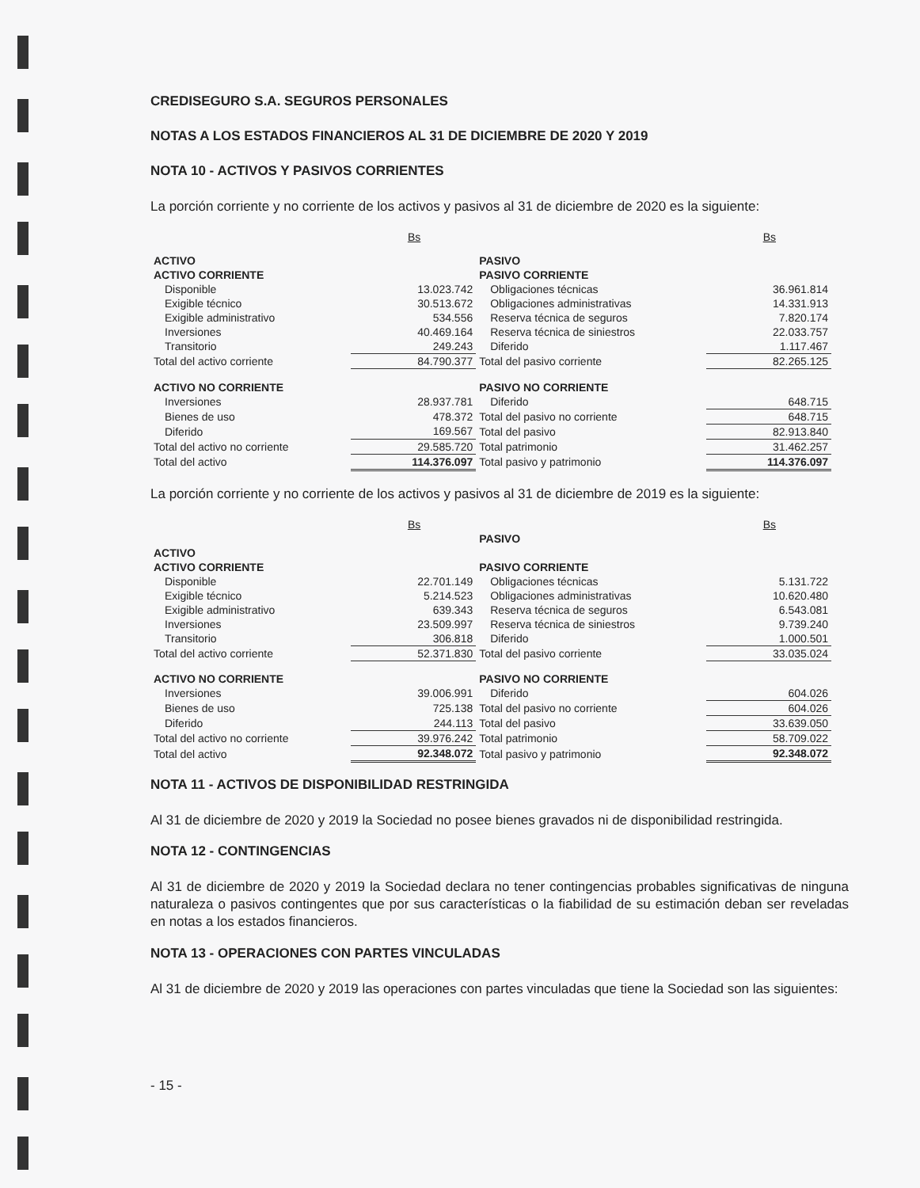CREDISEGURO S.A. SEGUROS PERSONALES
NOTAS A LOS ESTADOS FINANCIEROS AL 31 DE DICIEMBRE DE 2020 Y 2019
NOTA 10 - ACTIVOS Y PASIVOS CORRIENTES
La porción corriente y no corriente de los activos y pasivos al 31 de diciembre de 2020 es la siguiente:
| | Bs | | Bs |
| ACTIVO | | PASIVO | |
| ACTIVO CORRIENTE | | PASIVO CORRIENTE | |
| Disponible | 13.023.742 | Obligaciones técnicas | 36.961.814 |
| Exigible técnico | 30.513.672 | Obligaciones administrativas | 14.331.913 |
| Exigible administrativo | 534.556 | Reserva técnica de seguros | 7.820.174 |
| Inversiones | 40.469.164 | Reserva técnica de siniestros | 22.033.757 |
| Transitorio | 249.243 | Diferido | 1.117.467 |
| Total del activo corriente | 84.790.377 | Total del pasivo corriente | 82.265.125 |
| ACTIVO NO CORRIENTE | | PASIVO NO CORRIENTE | |
| Inversiones | 28.937.781 | Diferido | 648.715 |
| Bienes de uso | 478.372 | Total del pasivo no corriente | 648.715 |
| Diferido | 169.567 | Total del pasivo | 82.913.840 |
| Total del activo no corriente | 29.585.720 | Total patrimonio | 31.462.257 |
| Total del activo | 114.376.097 | Total pasivo y patrimonio | 114.376.097 |
La porción corriente y no corriente de los activos y pasivos al 31 de diciembre de 2019 es la siguiente:
| | Bs | | Bs |
| | | PASIVO | |
| ACTIVO | | | |
| ACTIVO CORRIENTE | | PASIVO CORRIENTE | |
| Disponible | 22.701.149 | Obligaciones técnicas | 5.131.722 |
| Exigible técnico | 5.214.523 | Obligaciones administrativas | 10.620.480 |
| Exigible administrativo | 639.343 | Reserva técnica de seguros | 6.543.081 |
| Inversiones | 23.509.997 | Reserva técnica de siniestros | 9.739.240 |
| Transitorio | 306.818 | Diferido | 1.000.501 |
| Total del activo corriente | 52.371.830 | Total del pasivo corriente | 33.035.024 |
| ACTIVO NO CORRIENTE | | PASIVO NO CORRIENTE | |
| Inversiones | 39.006.991 | Diferido | 604.026 |
| Bienes de uso | 725.138 | Total del pasivo no corriente | 604.026 |
| Diferido | 244.113 | Total del pasivo | 33.639.050 |
| Total del activo no corriente | 39.976.242 | Total patrimonio | 58.709.022 |
| Total del activo | 92.348.072 | Total pasivo y patrimonio | 92.348.072 |
NOTA 11 - ACTIVOS DE DISPONIBILIDAD RESTRINGIDA
Al 31 de diciembre de 2020 y 2019 la Sociedad no posee bienes gravados ni de disponibilidad restringida.
NOTA 12 - CONTINGENCIAS
Al 31 de diciembre de 2020 y 2019 la Sociedad declara no tener contingencias probables significativas de ninguna naturaleza o pasivos contingentes que por sus características o la fiabilidad de su estimación deban ser reveladas en notas a los estados financieros.
NOTA 13 - OPERACIONES CON PARTES VINCULADAS
Al 31 de diciembre de 2020 y 2019 las operaciones con partes vinculadas que tiene la Sociedad son las siguientes:
- 15 -